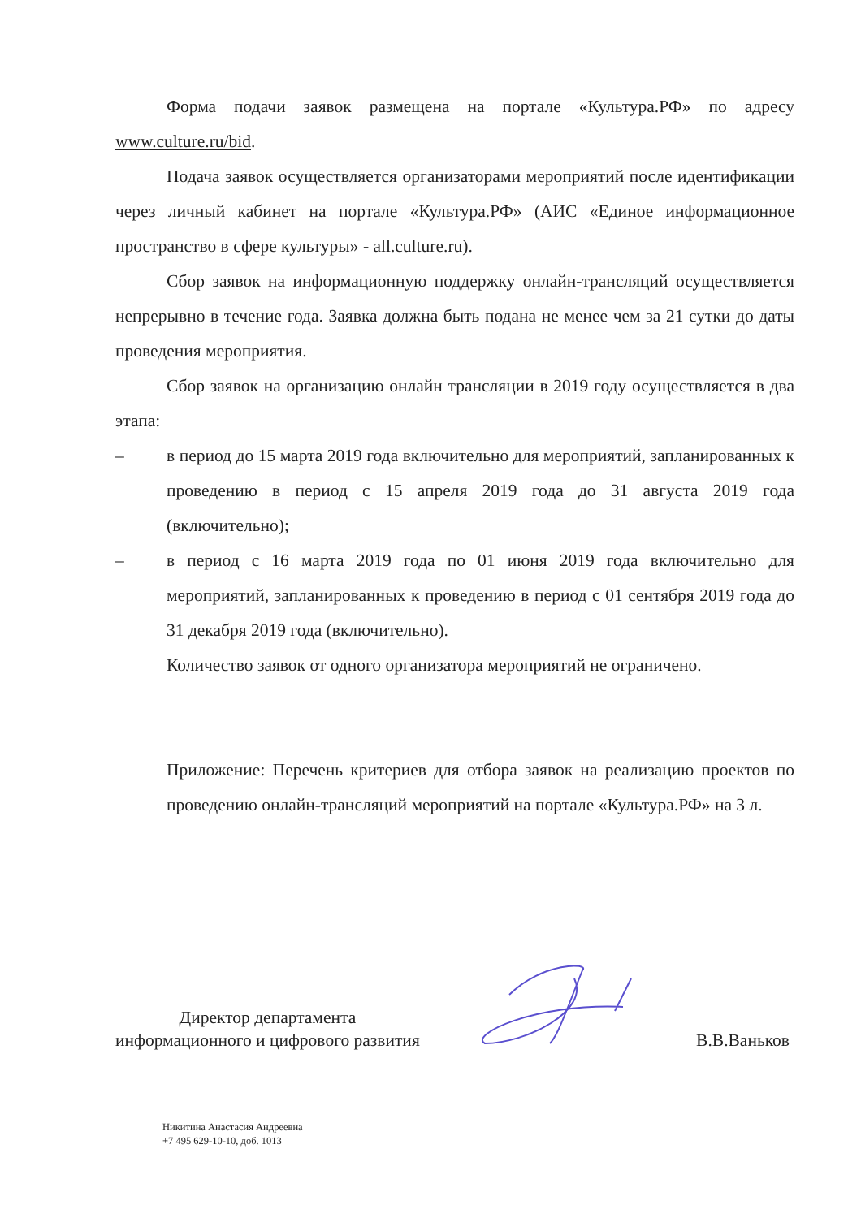Форма подачи заявок размещена на портале «Культура.РФ» по адресу www.culture.ru/bid.
Подача заявок осуществляется организаторами мероприятий после идентификации через личный кабинет на портале «Культура.РФ» (АИС «Единое информационное пространство в сфере культуры» - all.culture.ru).
Сбор заявок на информационную поддержку онлайн-трансляций осуществляется непрерывно в течение года. Заявка должна быть подана не менее чем за 21 сутки до даты проведения мероприятия.
Сбор заявок на организацию онлайн трансляции в 2019 году осуществляется в два этапа:
– в период до 15 марта 2019 года включительно для мероприятий, запланированных к проведению в период с 15 апреля 2019 года до 31 августа 2019 года (включительно);
– в период с 16 марта 2019 года по 01 июня 2019 года включительно для мероприятий, запланированных к проведению в период с 01 сентября 2019 года до 31 декабря 2019 года (включительно).
Количество заявок от одного организатора мероприятий не ограничено.
Приложение: Перечень критериев для отбора заявок на реализацию проектов по проведению онлайн-трансляций мероприятий на портале «Культура.РФ» на 3 л.
Директор департамента
информационного и цифрового развития
В.В.Ваньков
Никитина Анастасия Андреевна
+7 495 629-10-10, доб. 1013